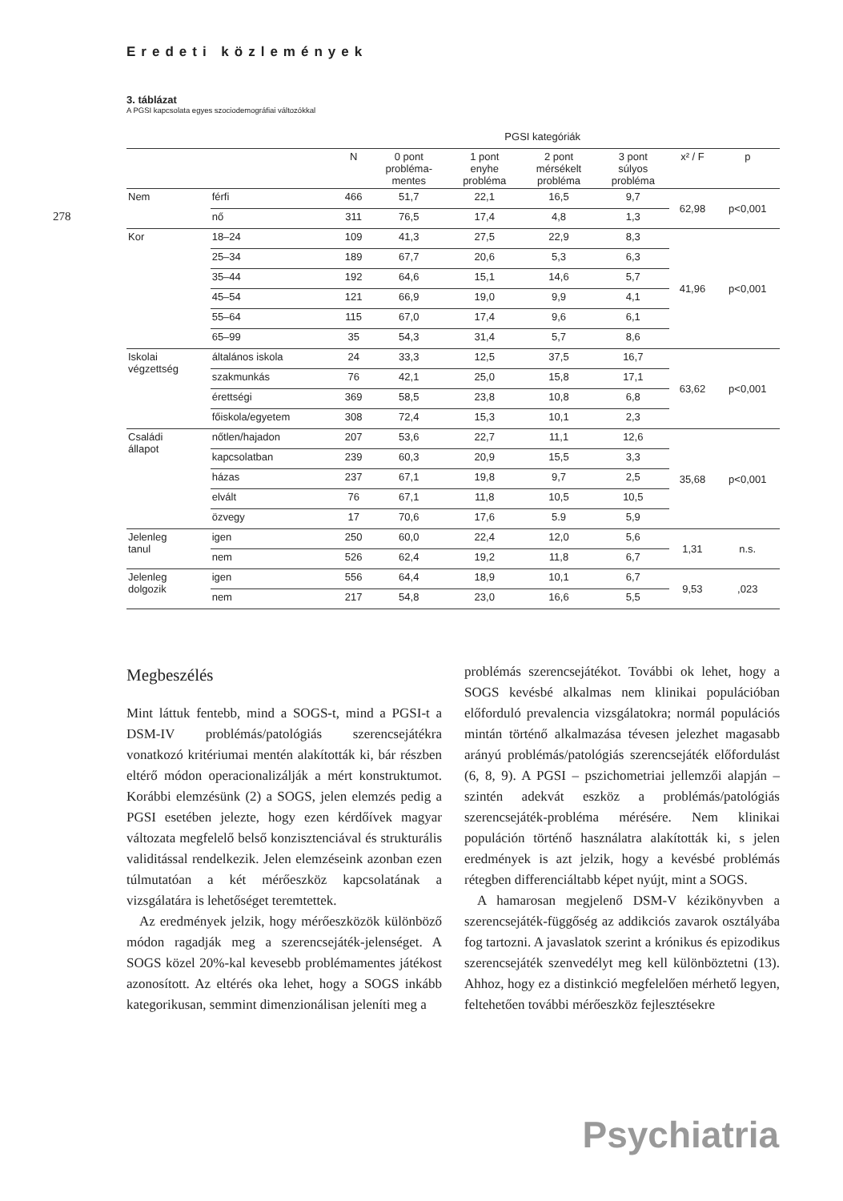278
Eredeti közlemények
3. táblázat
A PGSI kapcsolata egyes szociodemográfiai változókkal
| | | | PGSI kategóriák | | | | | |
| --- | --- | --- | --- | --- | --- | --- | --- | --- |
| | | N | 0 pont probléma- mentes | 1 pont enyhe probléma | 2 pont mérsékelt probléma | 3 pont súlyos probléma | x² / F | p |
| Nem | férfi | 466 | 51,7 | 22,1 | 16,5 | 9,7 | 62,98 | p<0,001 |
| | nő | 311 | 76,5 | 17,4 | 4,8 | 1,3 | | |
| Kor | 18–24 | 109 | 41,3 | 27,5 | 22,9 | 8,3 | 41,96 | p<0,001 |
| | 25–34 | 189 | 67,7 | 20,6 | 5,3 | 6,3 | | |
| | 35–44 | 192 | 64,6 | 15,1 | 14,6 | 5,7 | | |
| | 45–54 | 121 | 66,9 | 19,0 | 9,9 | 4,1 | | |
| | 55–64 | 115 | 67,0 | 17,4 | 9,6 | 6,1 | | |
| | 65–99 | 35 | 54,3 | 31,4 | 5,7 | 8,6 | | |
| Iskolai végzettség | általános iskola | 24 | 33,3 | 12,5 | 37,5 | 16,7 | 63,62 | p<0,001 |
| | szakmunkás | 76 | 42,1 | 25,0 | 15,8 | 17,1 | | |
| | érettségi | 369 | 58,5 | 23,8 | 10,8 | 6,8 | | |
| | főiskola/egyetem | 308 | 72,4 | 15,3 | 10,1 | 2,3 | | |
| Családi állapot | nőtlen/hajadon | 207 | 53,6 | 22,7 | 11,1 | 12,6 | 35,68 | p<0,001 |
| | kapcsolatban | 239 | 60,3 | 20,9 | 15,5 | 3,3 | | |
| | házas | 237 | 67,1 | 19,8 | 9,7 | 2,5 | | |
| | elvált | 76 | 67,1 | 11,8 | 10,5 | 10,5 | | |
| | özvegy | 17 | 70,6 | 17,6 | 5.9 | 5,9 | | |
| Jelenleg tanul | igen | 250 | 60,0 | 22,4 | 12,0 | 5,6 | 1,31 | n.s. |
| | nem | 526 | 62,4 | 19,2 | 11,8 | 6,7 | | |
| Jelenleg dolgozik | igen | 556 | 64,4 | 18,9 | 10,1 | 6,7 | 9,53 | ,023 |
| | nem | 217 | 54,8 | 23,0 | 16,6 | 5,5 | | |
Megbeszélés
Mint láttuk fentebb, mind a SOGS-t, mind a PGSI-t a DSM-IV problémás/patológiás szerencsejátékra vonatkozó kritériumai mentén alakították ki, bár részben eltérő módon operacionalizálják a mért konstruktumot. Korábbi elemzésünk (2) a SOGS, jelen elemzés pedig a PGSI esetében jelezte, hogy ezen kérdőívek magyar változata megfelelő belső konzisztenciával és strukturális validitással rendelkezik. Jelen elemzéseink azonban ezen túlmutatóan a két mérőeszköz kapcsolatának a vizsgálatára is lehetőséget teremtettek.
Az eredmények jelzik, hogy mérőeszközök különböző módon ragadják meg a szerencsejáték-jelenséget. A SOGS közel 20%-kal kevesebb problémamentes játékost azonosított. Az eltérés oka lehet, hogy a SOGS inkább kategorikusan, semmint dimenzionálisan jeleníti meg a
problémás szerencsejátékot. További ok lehet, hogy a SOGS kevésbé alkalmas nem klinikai populációban előforduló prevalencia vizsgálatokra; normál populációs mintán történő alkalmazása tévesen jelezhet magasabb arányú problémás/patológiás szerencsejáték előfordulást (6, 8, 9). A PGSI – pszichometriai jellemzői alapján – szintén adekvát eszköz a problémás/patológiás szerencsejáték-probléma mérésére. Nem klinikai populáción történő használatra alakították ki, s jelen eredmények is azt jelzik, hogy a kevésbé problémás rétegben differenciáltabb képet nyújt, mint a SOGS.
A hamarosan megjelenő DSM-V kézikönyvben a szerencsejáték-függőség az addikciós zavarok osztályába fog tartozni. A javaslatok szerint a krónikus és epizodikus szerencsejáték szenvedélyt meg kell különböztetni (13). Ahhoz, hogy ez a distinkció megfelelően mérhető legyen, feltehetően további mérőeszköz fejlesztésekre
Psychiatria